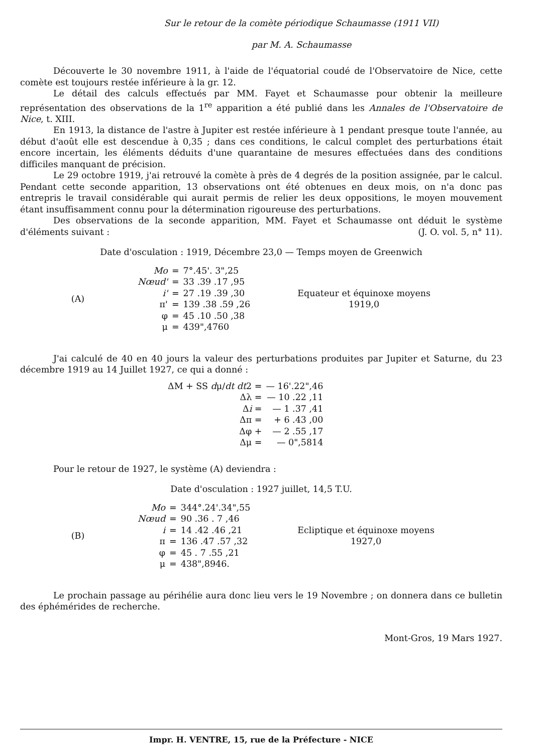Sur le retour de la comète périodique Schaumasse (1911 VII)
par M. A. Schaumasse
Découverte le 30 novembre 1911, à l'aide de l'équatorial coudé de l'Observatoire de Nice, cette comète est toujours restée inférieure à la gr. 12.
Le détail des calculs effectués par MM. Fayet et Schaumasse pour obtenir la meilleure représentation des observations de la 1<sup>re</sup> apparition a été publié dans les Annales de l'Observatoire de Nice, t. XIII.
En 1913, la distance de l'astre à Jupiter est restée inférieure à 1 pendant presque toute l'année, au début d'août elle est descendue à 0,35 ; dans ces conditions, le calcul complet des perturbations était encore incertain, les éléments déduits d'une quarantaine de mesures effectuées dans des conditions difficiles manquant de précision.
Le 29 octobre 1919, j'ai retrouvé la comète à près de 4 degrés de la position assignée, par le calcul. Pendant cette seconde apparition, 13 observations ont été obtenues en deux mois, on n'a donc pas entrepris le travail considérable qui aurait permis de relier les deux oppositions, le moyen mouvement étant insuffisamment connu pour la détermination rigoureuse des perturbations.
Des observations de la seconde apparition, MM. Fayet et Schaumasse ont déduit le système d'éléments suivant : (J. O. vol. 5, n° 11).
Date d'osculation : 1919, Décembre 23,0 — Temps moyen de Greenwich
(A)
| Mo | = | 7°.45'. 3",25 |
| Nœud' | = | 33 .39 .17 ,95 |
| i' | = | 27 .19 .39 ,30 |
| π' | = | 139 .38 .59 ,26 |
| φ | = | 45 .10 .50 ,38 |
| μ | = | 439",4760 |
Equateur et équinoxe moyens
1919,0
J'ai calculé de 40 en 40 jours la valeur des perturbations produites par Jupiter et Saturne, du 23 décembre 1919 au 14 Juillet 1927, ce qui a donné :
| ΔM + SS d μ/ dt dt 2 = | — 16'.22",46 |
| Δλ = | — 10 .22 ,11 |
| Δ i = | — 1 .37 ,41 |
| Δπ = | + 6 .43 ,00 |
| Δφ + | — 2 .55 ,17 |
| Δμ = | — 0",5814 |
Pour le retour de 1927, le système (A) deviendra :
Date d'osculation : 1927 juillet, 14,5 T.U.
(B)
| Mo | = | 344°.24'.34",55 |
| Nœud | = | 90 .36 . 7 ,46 |
| i | = | 14 .42 .46 ,21 |
| π | = | 136 .47 .57 ,32 |
| φ | = | 45 . 7 .55 ,21 |
| μ | = | 438",8946. |
Ecliptique et équinoxe moyens
1927,0
Le prochain passage au périhélie aura donc lieu vers le 19 Novembre ; on donnera dans ce bulletin des éphémérides de recherche.
Mont-Gros, 19 Mars 1927.
Impr. H. VENTRE, 15, rue de la Préfecture - NICE